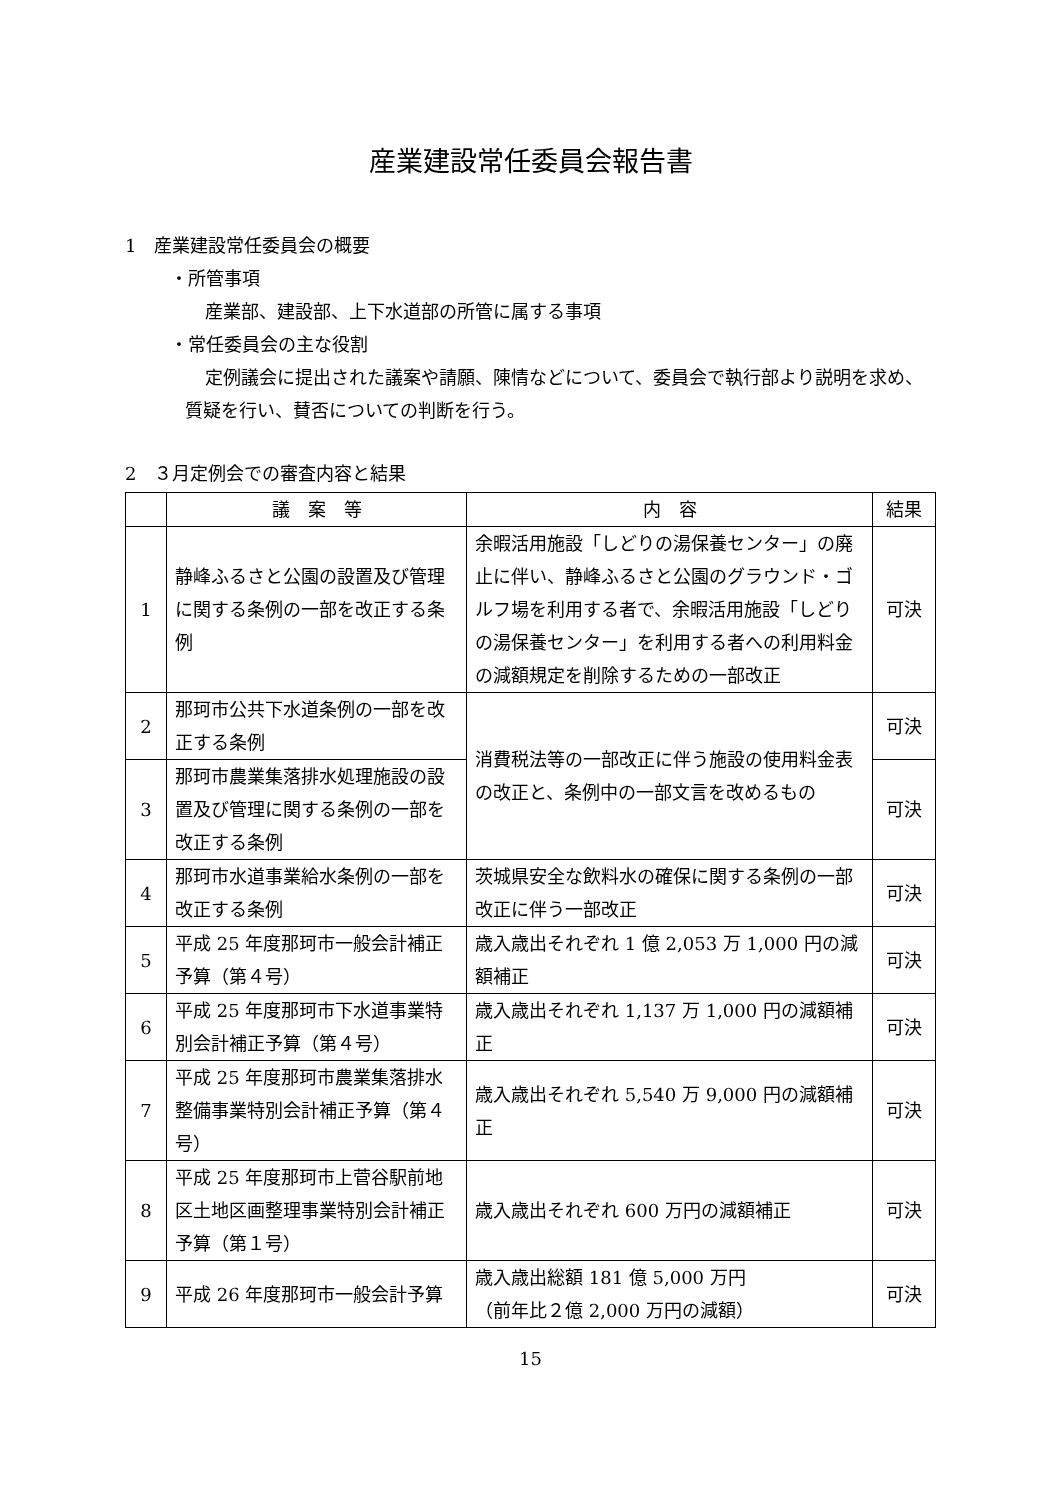産業建設常任委員会報告書
1　産業建設常任委員会の概要
・所管事項
産業部、建設部、上下水道部の所管に属する事項
・常任委員会の主な役割
定例議会に提出された議案や請願、陳情などについて、委員会で執行部より説明を求め、質疑を行い、賛否についての判断を行う。
2　３月定例会での審査内容と結果
| | 議 案 等 | 内 容 | 結果 |
| --- | --- | --- | --- |
| 1 | 静峰ふるさと公園の設置及び管理に関する条例の一部を改正する条例 | 余暇活用施設「しどりの湯保養センター」の廃止に伴い、静峰ふるさと公園のグラウンド・ゴルフ場を利用する者で、余暇活用施設「しどりの湯保養センター」を利用する者への利用料金の減額規定を削除するための一部改正 | 可決 |
| 2 | 那珂市公共下水道条例の一部を改正する条例 | 消費税法等の一部改正に伴う施設の使用料金表の改正と、条例中の一部文言を改めるもの | 可決 |
| 3 | 那珂市農業集落排水処理施設の設置及び管理に関する条例の一部を改正する条例 | | 可決 |
| 4 | 那珂市水道事業給水条例の一部を改正する条例 | 茨城県安全な飲料水の確保に関する条例の一部改正に伴う一部改正 | 可決 |
| 5 | 平成 25 年度那珂市一般会計補正予算（第４号） | 歳入歳出それぞれ 1 億 2,053 万 1,000 円の減額補正 | 可決 |
| 6 | 平成 25 年度那珂市下水道事業特別会計補正予算（第４号） | 歳入歳出それぞれ 1,137 万 1,000 円の減額補正 | 可決 |
| 7 | 平成 25 年度那珂市農業集落排水整備事業特別会計補正予算（第４号） | 歳入歳出それぞれ 5,540 万 9,000 円の減額補正 | 可決 |
| 8 | 平成 25 年度那珂市上菅谷駅前地区土地区画整理事業特別会計補正予算（第１号） | 歳入歳出それぞれ 600 万円の減額補正 | 可決 |
| 9 | 平成 26 年度那珂市一般会計予算 | 歳入歳出総額 181 億 5,000 万円 （前年比２億 2,000 万円の減額） | 可決 |
15